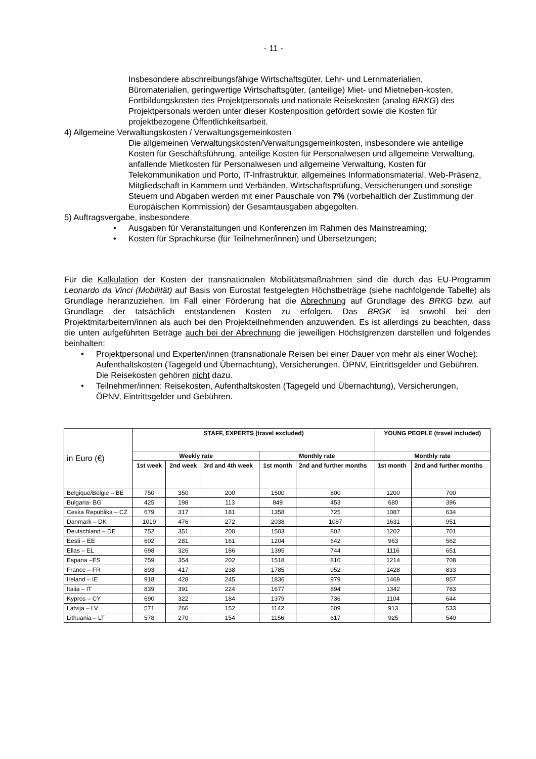- 11 -
Insbesondere abschreibungsfähige Wirtschaftsgüter, Lehr- und Lernmaterialien, Büromaterialien, geringwertige Wirtschaftsgüter, (anteilige) Miet- und Mietneben-kosten, Fortbildungskosten des Projektpersonals und nationale Reisekosten (analog BRKG) des Projektpersonals werden unter dieser Kostenposition gefördert sowie die Kosten für projektbezogene Öffentlichkeitsarbeit.
4) Allgemeine Verwaltungskosten / Verwaltungsgemeinkosten
Die allgemeinen Verwaltungskosten/Verwaltungsgemeinkosten, insbesondere wie anteilige Kosten für Geschäftsführung, anteilige Kosten für Personalwesen und allgemeine Verwaltung, anfallende Mietkosten für Personalwesen und allgemeine Verwaltung, Kosten für Telekommunikation und Porto, IT-Infrastruktur, allgemeines Informationsmaterial, Web-Präsenz, Mitgliedschaft in Kammern und Verbänden, Wirtschaftsprüfung, Versicherungen und sonstige Steuern und Abgaben werden mit einer Pauschale von 7% (vorbehaltlich der Zustimmung der Europäischen Kommission) der Gesamtausgaben abgegolten.
5) Auftragsvergabe, insbesondere
• Ausgaben für Veranstaltungen und Konferenzen im Rahmen des Mainstreaming;
• Kosten für Sprachkurse (für Teilnehmer/innen) und Übersetzungen;
Für die Kalkulation der Kosten der transnationalen Mobilitätsmaßnahmen sind die durch das EU-Programm Leonardo da Vinci (Mobilität) auf Basis von Eurostat festgelegten Höchstbeträge (siehe nachfolgende Tabelle) als Grundlage heranzuziehen. Im Fall einer Förderung hat die Abrechnung auf Grundlage des BRKG bzw. auf Grundlage der tatsächlich entstandenen Kosten zu erfolgen. Das BRGK ist sowohl bei den Projektmitarbeitern/innen als auch bei den Projekteilnehmenden anzuwenden. Es ist allerdings zu beachten, dass die unten aufgeführten Beträge auch bei der Abrechnung die jeweiligen Höchstgrenzen darstellen und folgendes beinhalten:
• Projektpersonal und Experten/innen (transnationale Reisen bei einer Dauer von mehr als einer Woche): Aufenthaltskosten (Tagegeld und Übernachtung), Versicherungen, ÖPNV, Eintrittsgelder und Gebühren. Die Reisekosten gehören nicht dazu.
• Teilnehmer/innen: Reisekosten, Aufenthaltskosten (Tagegeld und Übernachtung), Versicherungen, ÖPNV, Eintrittsgelder und Gebühren.
| in Euro (€) | STAFF, EXPERTS (travel excluded) | | | | | YOUNG PEOPLE (travel included) | |
| | Weekly rate | | | Monthly rate | | Monthly rate | |
| | 1st week | 2nd week | 3rd and 4th week | 1st month | 2nd and further months | 1st month | 2nd and further months |
| Belgique/Belgie – BE | 750 | 350 | 200 | 1500 | 800 | 1200 | 700 |
| Bulgaria- BG | 425 | 198 | 113 | 849 | 453 | 680 | 396 |
| Ceska Republika – CZ | 679 | 317 | 181 | 1358 | 725 | 1087 | 634 |
| Danmark – DK | 1019 | 476 | 272 | 2038 | 1087 | 1631 | 951 |
| Deutschland – DE | 752 | 351 | 200 | 1503 | 802 | 1202 | 701 |
| Eesti – EE | 602 | 281 | 161 | 1204 | 642 | 963 | 562 |
| Ellas – EL | 698 | 326 | 186 | 1395 | 744 | 1116 | 651 |
| Espana –ES | 759 | 354 | 202 | 1518 | 810 | 1214 | 708 |
| France – FR | 893 | 417 | 238 | 1785 | 952 | 1428 | 833 |
| Ireland – IE | 918 | 428 | 245 | 1836 | 979 | 1469 | 857 |
| Italia – IT | 839 | 391 | 224 | 1677 | 894 | 1342 | 783 |
| Kypros – CY | 690 | 322 | 184 | 1379 | 736 | 1104 | 644 |
| Latvija – LV | 571 | 266 | 152 | 1142 | 609 | 913 | 533 |
| Lithuania – LT | 578 | 270 | 154 | 1156 | 617 | 925 | 540 |